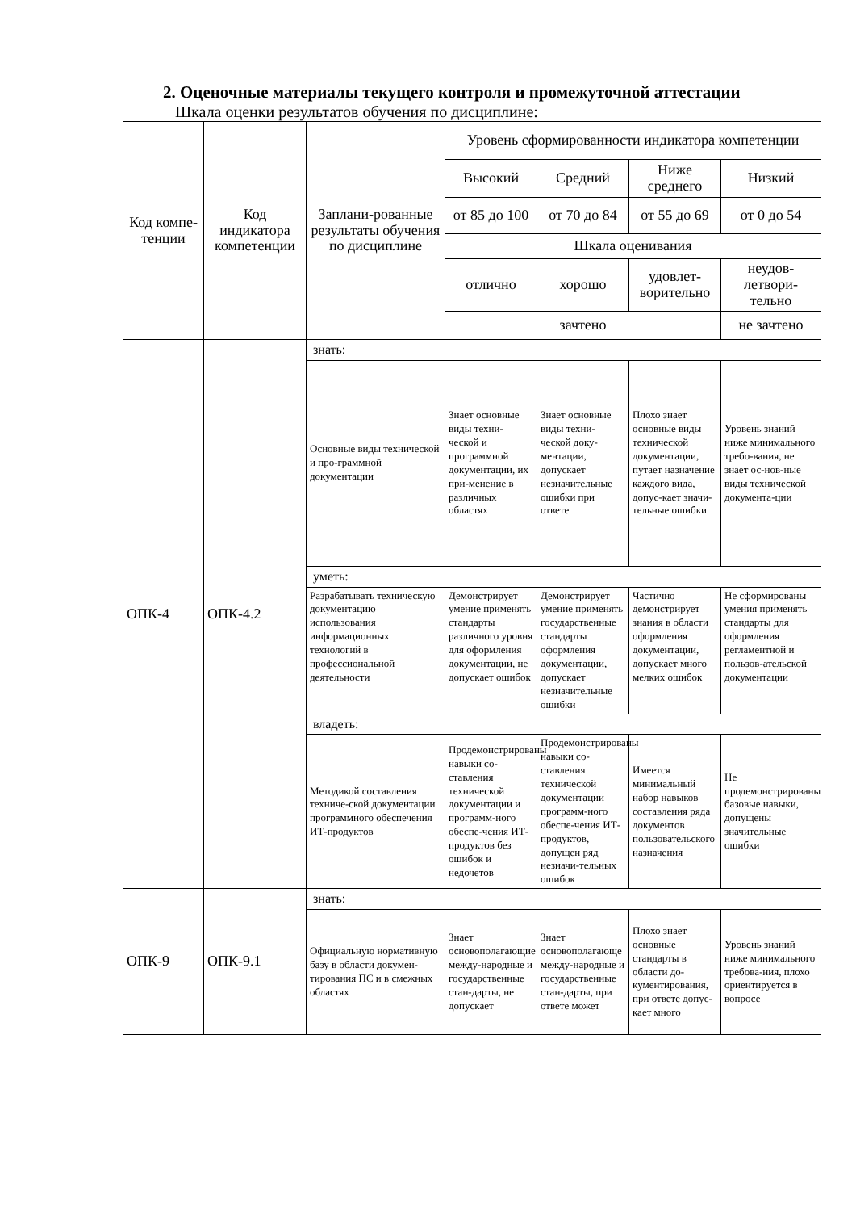2. Оценочные материалы текущего контроля и промежуточной аттестации
Шкала оценки результатов обучения по дисциплине:
| Код компе-тенции | Код индикатора компетенции | Заплани-рованные результаты обучения по дисциплине | Уровень сформированности индикатора компетенции | | | |
| | | | Высокий | Средний | Ниже среднего | Низкий |
| | | | от 85 до 100 | от 70 до 84 | от 55 до 69 | от 0 до 54 |
| | | | Шкала оценивания | | | |
| | | | отлично | хорошо | удовлет-ворительно | неудов-летвори-тельно |
| | | | зачтено | | | не зачтено |
| ОПК-4 | ОПК-4.2 | знать: | | | | |
| | | Основные виды технической и про-граммной документации | Знает основные виды техни-ческой и программной документации, их при-менение в различных областях | Знает основные виды техни-ческой доку-ментации, допускает незначительные ошибки при ответе | Плохо знает основные виды технической документации, путает назначение каждого вида, допус-кает значи-тельные ошибки | Уровень знаний ниже минимального требо-вания, не знает ос-нов-ные виды технической документа-ции |
| | | уметь: | | | | |
| | | Разрабатывать техническую документацию использования информационных технологий в профессиональной деятельности | Демонстрирует умение применять стандарты различного уровня для оформления документации, не допускает ошибок | Демонстрирует умение применять государственные стандарты оформления документации, допускает незначительные ошибки | Частично демонстрирует знания в области оформления документации, допускает много мелких ошибок | Не сформированы умения применять стандарты для оформления регламентной и пользов-ательской документации |
| | | владеть: | | | | |
| | | Методикой составления техниче-ской документации программного обеспечения ИТ-продуктов | Продемонстрированы навыки со-ставления технической документации и программ-ного обеспе-чения ИТ-продуктов без ошибок и недочетов | Продемонстрированы навыки со-ставления технической документации программ-ного обеспе-чения ИТ-продуктов, допущен ряд незначи-тельных ошибок | Имеется минимальный набор навыков составления ряда документов пользовательского назначения | Не продемонстрированы базовые навыки, допущены значительные ошибки |
| ОПК-9 | ОПК-9.1 | знать: | | | | |
| | | Официальную нормативную базу в области докумен-тирования ПС и в смежных областях | Знает основополагающие между-народные и государственные стан-дарты, не допускает | Знает основополагающе между-народные и государственные стан-дарты, при ответе может | Плохо знает основные стандарты в области до-кументирования, при ответе допус-кает много | Уровень знаний ниже минимального требова-ния, плохо ориентируется в вопросе |